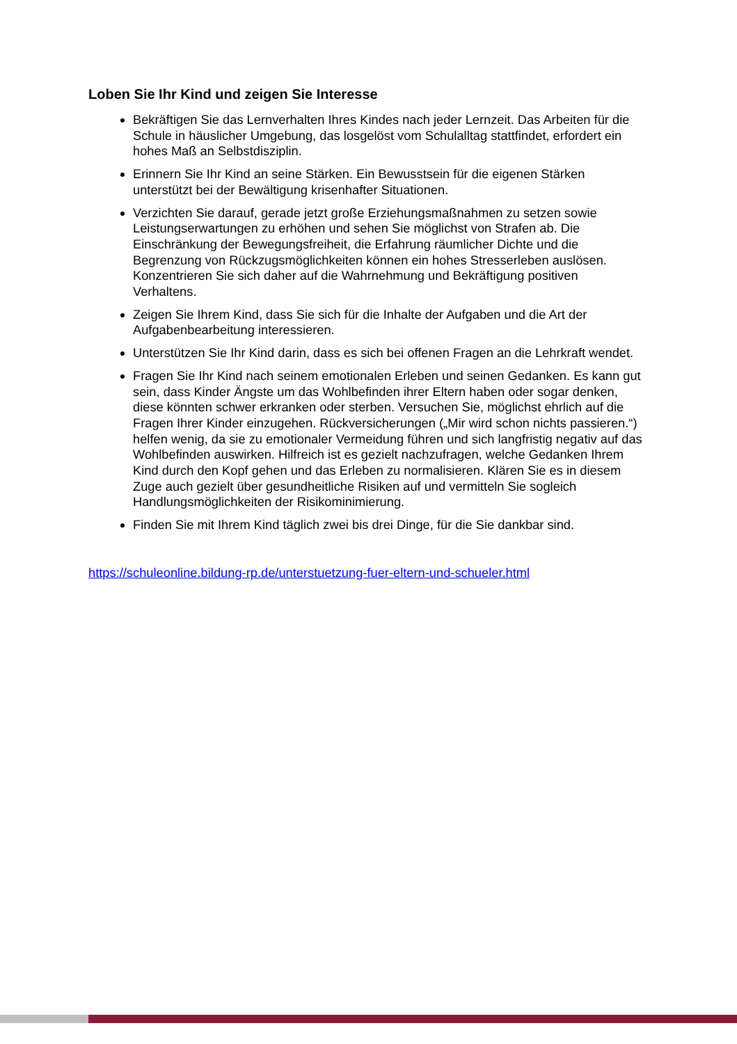Loben Sie Ihr Kind und zeigen Sie Interesse
Bekräftigen Sie das Lernverhalten Ihres Kindes nach jeder Lernzeit. Das Arbeiten für die Schule in häuslicher Umgebung, das losgelöst vom Schulalltag stattfindet, erfordert ein hohes Maß an Selbstdisziplin.
Erinnern Sie Ihr Kind an seine Stärken. Ein Bewusstsein für die eigenen Stärken unterstützt bei der Bewältigung krisenhafter Situationen.
Verzichten Sie darauf, gerade jetzt große Erziehungsmaßnahmen zu setzen sowie Leistungserwartungen zu erhöhen und sehen Sie möglichst von Strafen ab. Die Einschränkung der Bewegungsfreiheit, die Erfahrung räumlicher Dichte und die Begrenzung von Rückzugsmöglichkeiten können ein hohes Stresserleben auslösen. Konzentrieren Sie sich daher auf die Wahrnehmung und Bekräftigung positiven Verhaltens.
Zeigen Sie Ihrem Kind, dass Sie sich für die Inhalte der Aufgaben und die Art der Aufgabenbearbeitung interessieren.
Unterstützen Sie Ihr Kind darin, dass es sich bei offenen Fragen an die Lehrkraft wendet.
Fragen Sie Ihr Kind nach seinem emotionalen Erleben und seinen Gedanken. Es kann gut sein, dass Kinder Ängste um das Wohlbefinden ihrer Eltern haben oder sogar denken, diese könnten schwer erkranken oder sterben. Versuchen Sie, möglichst ehrlich auf die Fragen Ihrer Kinder einzugehen. Rückversicherungen („Mir wird schon nichts passieren.“) helfen wenig, da sie zu emotionaler Vermeidung führen und sich langfristig negativ auf das Wohlbefinden auswirken. Hilfreich ist es gezielt nachzufragen, welche Gedanken Ihrem Kind durch den Kopf gehen und das Erleben zu normalisieren. Klären Sie es in diesem Zuge auch gezielt über gesundheitliche Risiken auf und vermitteln Sie sogleich Handlungsmöglichkeiten der Risikominimierung.
Finden Sie mit Ihrem Kind täglich zwei bis drei Dinge, für die Sie dankbar sind.
https://schuleonline.bildung-rp.de/unterstuetzung-fuer-eltern-und-schueler.html